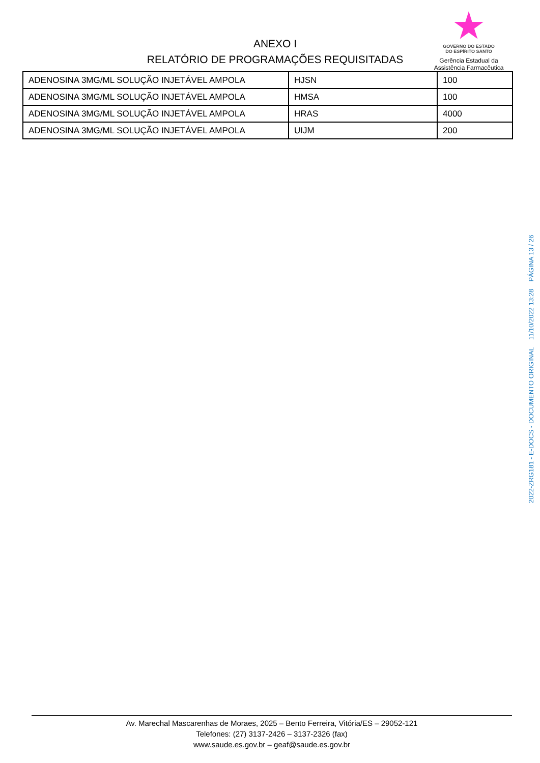ANEXO I
RELATÓRIO DE PROGRAMAÇÕES REQUISITADAS
GOVERNO DO ESTADO
DO ESPÍRITO SANTO
Gerência Estadual da
Assistência Farmacêutica
| ADENOSINA 3MG/ML SOLUÇÃO INJETÁVEL AMPOLA | HJSN | 100 |
| ADENOSINA 3MG/ML SOLUÇÃO INJETÁVEL AMPOLA | HMSA | 100 |
| ADENOSINA 3MG/ML SOLUÇÃO INJETÁVEL AMPOLA | HRAS | 4000 |
| ADENOSINA 3MG/ML SOLUÇÃO INJETÁVEL AMPOLA | UIJM | 200 |
2022-ZRG181 - E-DOCS - DOCUMENTO ORIGINAL 11/10/2022 13:28 PÁGINA 13 / 26
Av. Marechal Mascarenhas de Moraes, 2025 – Bento Ferreira, Vitória/ES – 29052-121
Telefones: (27) 3137-2426 – 3137-2326 (fax)
www.saude.es.gov.br – geaf@saude.es.gov.br